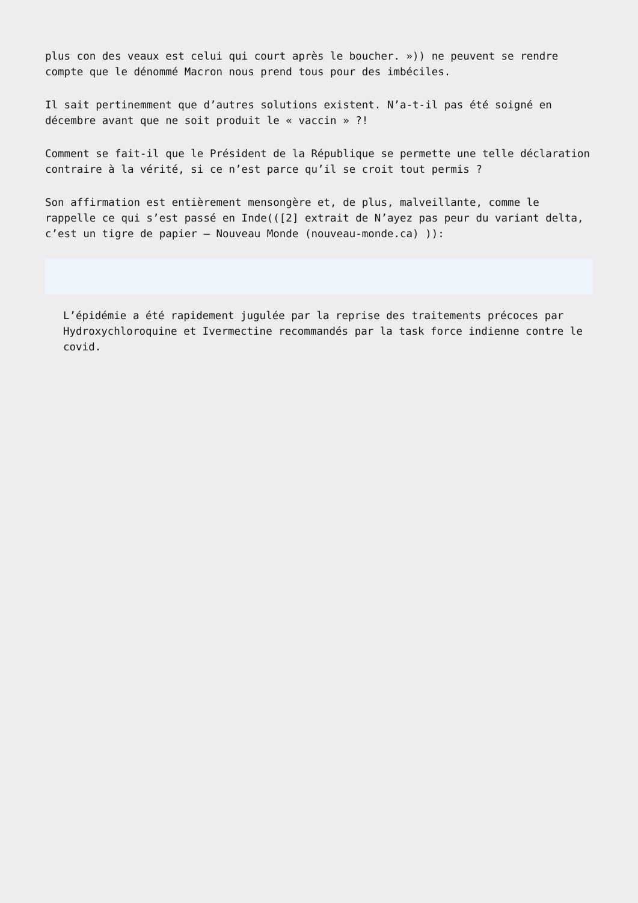plus con des veaux est celui qui court après le boucher. »)) ne peuvent se rendre compte que le dénommé Macron nous prend tous pour des imbéciles.
Il sait pertinemment que d’autres solutions existent. N’a-t-il pas été soigné en décembre avant que ne soit produit le « vaccin » ?!
Comment se fait-il que le Président de la République se permette une telle déclaration contraire à la vérité, si ce n’est parce qu’il se croit tout permis ?
Son affirmation est entièrement mensongère et, de plus, malveillante, comme le rappelle ce qui s’est passé en Inde(([2] extrait de N’ayez pas peur du variant delta, c’est un tigre de papier – Nouveau Monde (nouveau-monde.ca) )):
L’épidémie a été rapidement jugulée par la reprise des traitements précoces par Hydroxychloroquine et Ivermectine recommandés par la task force indienne contre le covid.